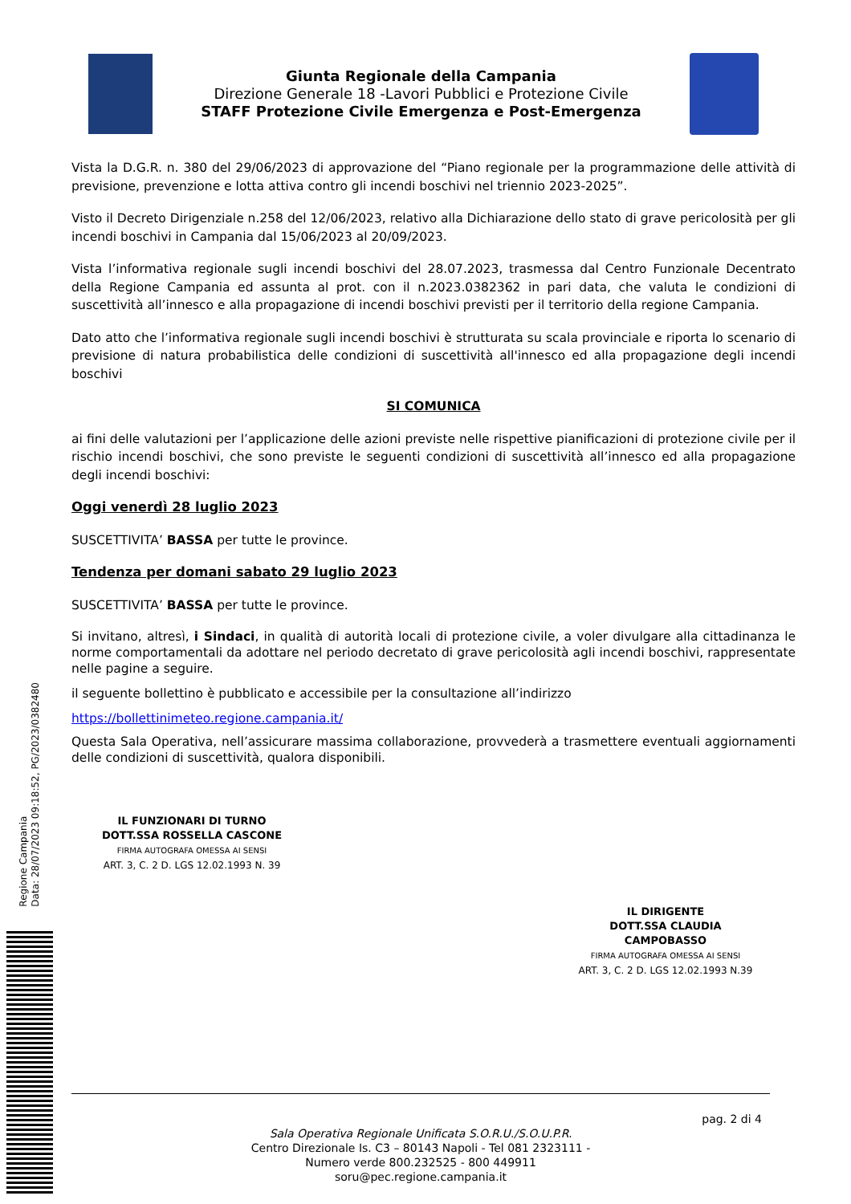Giunta Regionale della Campania
Direzione Generale 18 -Lavori Pubblici e Protezione Civile
STAFF Protezione Civile Emergenza e Post-Emergenza
Vista la D.G.R. n. 380 del 29/06/2023 di approvazione del “Piano regionale per la programmazione delle attività di previsione, prevenzione e lotta attiva contro gli incendi boschivi nel triennio 2023-2025”.
Visto il Decreto Dirigenziale n.258 del 12/06/2023, relativo alla Dichiarazione dello stato di grave pericolosità per gli incendi boschivi in Campania dal 15/06/2023 al 20/09/2023.
Vista l’informativa regionale sugli incendi boschivi del 28.07.2023, trasmessa dal Centro Funzionale Decentrato della Regione Campania ed assunta al prot. con il n.2023.0382362 in pari data, che valuta le condizioni di suscettività all’innesco e alla propagazione di incendi boschivi previsti per il territorio della regione Campania.
Dato atto che l’informativa regionale sugli incendi boschivi è strutturata su scala provinciale e riporta lo scenario di previsione di natura probabilistica delle condizioni di suscettività all'innesco ed alla propagazione degli incendi boschivi
SI COMUNICA
ai fini delle valutazioni per l’applicazione delle azioni previste nelle rispettive pianificazioni di protezione civile per il rischio incendi boschivi, che sono previste le seguenti condizioni di suscettività all’innesco ed alla propagazione degli incendi boschivi:
Oggi venerdì 28 luglio 2023
SUSCETTIVITA’ BASSA per tutte le province.
Tendenza per domani sabato 29 luglio 2023
SUSCETTIVITA’ BASSA per tutte le province.
Si invitano, altresì, i Sindaci, in qualità di autorità locali di protezione civile, a voler divulgare alla cittadinanza le norme comportamentali da adottare nel periodo decretato di grave pericolosità agli incendi boschivi, rappresentate nelle pagine a seguire.
il seguente bollettino è pubblicato e accessibile per la consultazione all’indirizzo
https://bollettinimeteo.regione.campania.it/
Questa Sala Operativa, nell’assicurare massima collaborazione, provvederà a trasmettere eventuali aggiornamenti delle condizioni di suscettività, qualora disponibili.
IL FUNZIONARI DI TURNO
DOTT.SSA ROSSELLA CASCONE
FIRMA AUTOGRAFA OMESSA AI SENSI
ART. 3, C. 2 D. LGS 12.02.1993 N. 39
IL DIRIGENTE
DOTT.SSA CLAUDIA CAMPOBASSO
FIRMA AUTOGRAFA OMESSA AI SENSI
ART. 3, C. 2 D. LGS 12.02.1993 N.39
Regione Campania
Data: 28/07/2023 09:18:52, PG/2023/0382480
pag. 2 di 4
Sala Operativa Regionale Unificata S.O.R.U./S.O.U.P.R.
Centro Direzionale Is. C3 – 80143 Napoli - Tel 081 2323111 -
Numero verde 800.232525 - 800 449911
soru@pec.regione.campania.it